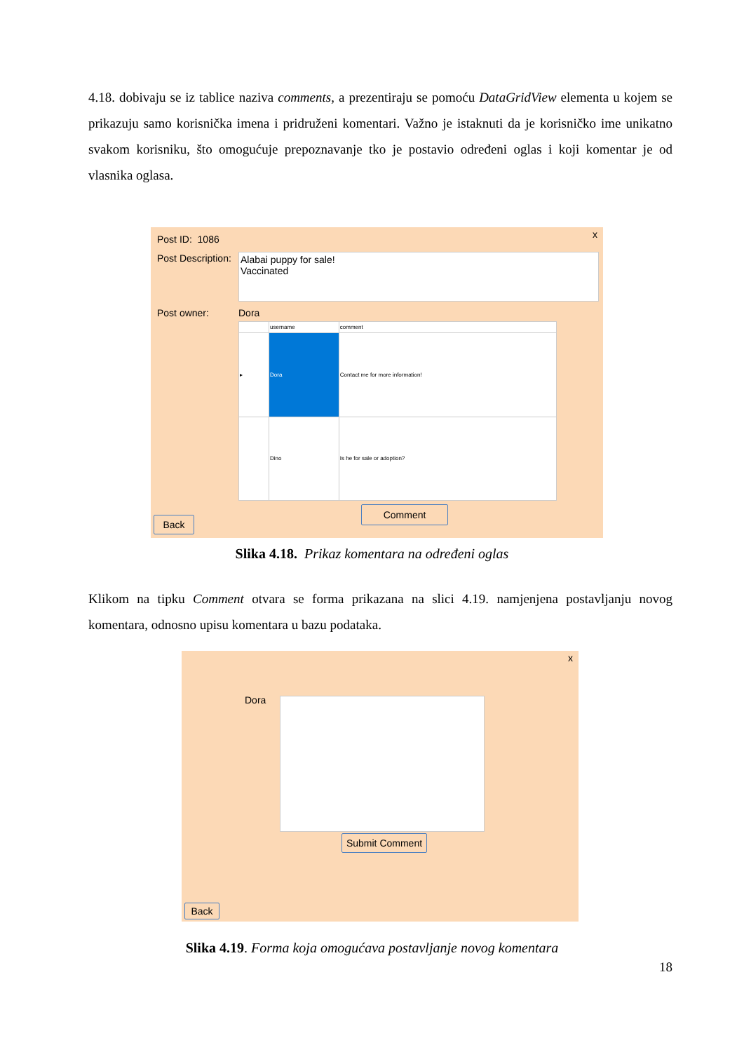4.18. dobivaju se iz tablice naziva comments, a prezentiraju se pomoću DataGridView elementa u kojem se prikazuju samo korisnička imena i pridruženi komentari. Važno je istaknuti da je korisničko ime unikatno svakom korisniku, što omogućuje prepoznavanje tko je postavio određeni oglas i koji komentar je od vlasnika oglasa.
x Post ID: 1086
Post Description:
Alabai puppy for sale!
Vaccinated
Post owner: Dora
| | username | comment |
| --- | --- | --- |
| ▸ | Dora | Contact me for more information! |
| | Dino | Is he for sale or adoption? |
Comment
Back
Slika 4.18. Prikaz komentara na određeni oglas
Klikom na tipku Comment otvara se forma prikazana na slici 4.19. namjenjena postavljanju novog komentara, odnosno upisu komentara u bazu podataka.
x
Dora
Submit Comment
Back
Slika 4.19. Forma koja omogućava postavljanje novog komentara
18